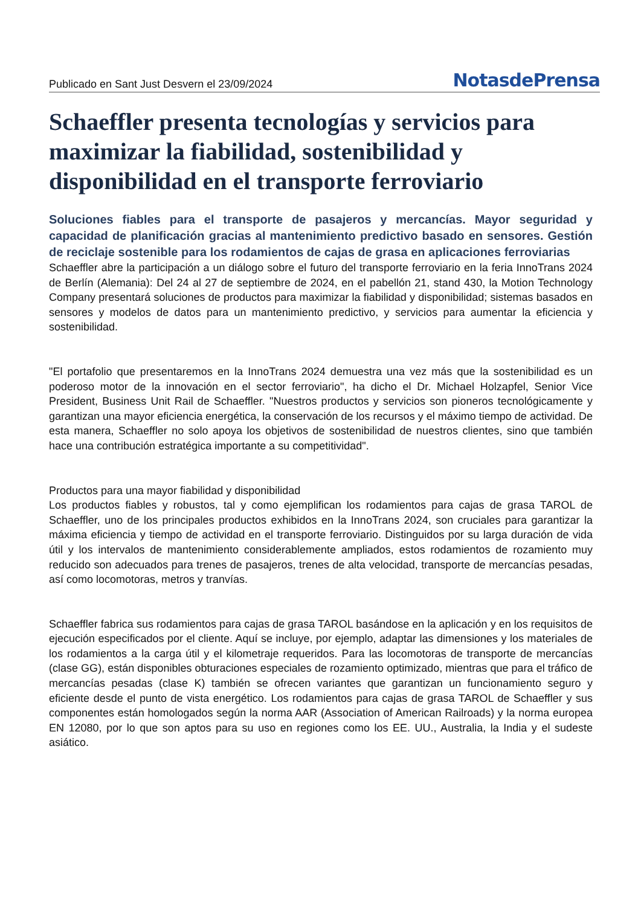Publicado en Sant Just Desvern el 23/09/2024 NotasdePrensa
Schaeffler presenta tecnologías y servicios para maximizar la fiabilidad, sostenibilidad y disponibilidad en el transporte ferroviario
Soluciones fiables para el transporte de pasajeros y mercancías. Mayor seguridad y capacidad de planificación gracias al mantenimiento predictivo basado en sensores. Gestión de reciclaje sostenible para los rodamientos de cajas de grasa en aplicaciones ferroviarias
Schaeffler abre la participación a un diálogo sobre el futuro del transporte ferroviario en la feria InnoTrans 2024 de Berlín (Alemania): Del 24 al 27 de septiembre de 2024, en el pabellón 21, stand 430, la Motion Technology Company presentará soluciones de productos para maximizar la fiabilidad y disponibilidad; sistemas basados en sensores y modelos de datos para un mantenimiento predictivo, y servicios para aumentar la eficiencia y sostenibilidad.
"El portafolio que presentaremos en la InnoTrans 2024 demuestra una vez más que la sostenibilidad es un poderoso motor de la innovación en el sector ferroviario", ha dicho el Dr. Michael Holzapfel, Senior Vice President, Business Unit Rail de Schaeffler. "Nuestros productos y servicios son pioneros tecnológicamente y garantizan una mayor eficiencia energética, la conservación de los recursos y el máximo tiempo de actividad. De esta manera, Schaeffler no solo apoya los objetivos de sostenibilidad de nuestros clientes, sino que también hace una contribución estratégica importante a su competitividad".
Productos para una mayor fiabilidad y disponibilidad
Los productos fiables y robustos, tal y como ejemplifican los rodamientos para cajas de grasa TAROL de Schaeffler, uno de los principales productos exhibidos en la InnoTrans 2024, son cruciales para garantizar la máxima eficiencia y tiempo de actividad en el transporte ferroviario. Distinguidos por su larga duración de vida útil y los intervalos de mantenimiento considerablemente ampliados, estos rodamientos de rozamiento muy reducido son adecuados para trenes de pasajeros, trenes de alta velocidad, transporte de mercancías pesadas, así como locomotoras, metros y tranvías.
Schaeffler fabrica sus rodamientos para cajas de grasa TAROL basándose en la aplicación y en los requisitos de ejecución especificados por el cliente. Aquí se incluye, por ejemplo, adaptar las dimensiones y los materiales de los rodamientos a la carga útil y el kilometraje requeridos. Para las locomotoras de transporte de mercancías (clase GG), están disponibles obturaciones especiales de rozamiento optimizado, mientras que para el tráfico de mercancías pesadas (clase K) también se ofrecen variantes que garantizan un funcionamiento seguro y eficiente desde el punto de vista energético. Los rodamientos para cajas de grasa TAROL de Schaeffler y sus componentes están homologados según la norma AAR (Association of American Railroads) y la norma europea EN 12080, por lo que son aptos para su uso en regiones como los EE. UU., Australia, la India y el sudeste asiático.